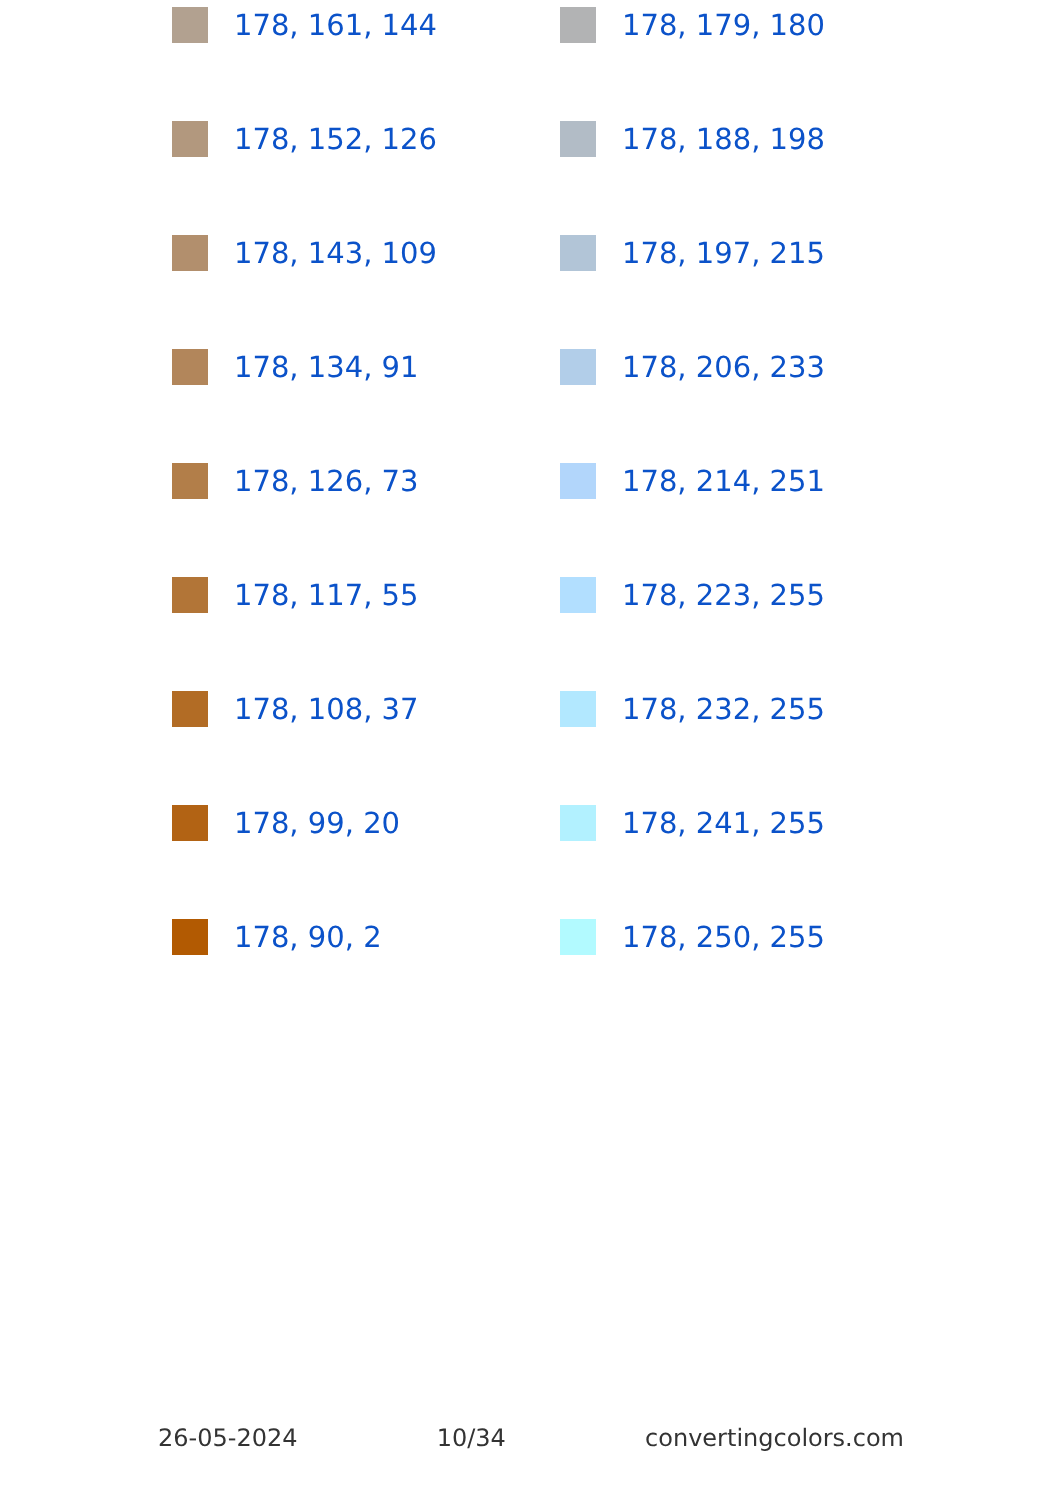178, 161, 144
178, 179, 180
178, 152, 126
178, 188, 198
178, 143, 109
178, 197, 215
178, 134, 91
178, 206, 233
178, 126, 73
178, 214, 251
178, 117, 55
178, 223, 255
178, 108, 37
178, 232, 255
178, 99, 20
178, 241, 255
178, 90, 2
178, 250, 255
26-05-2024 10/34 convertingcolors.com